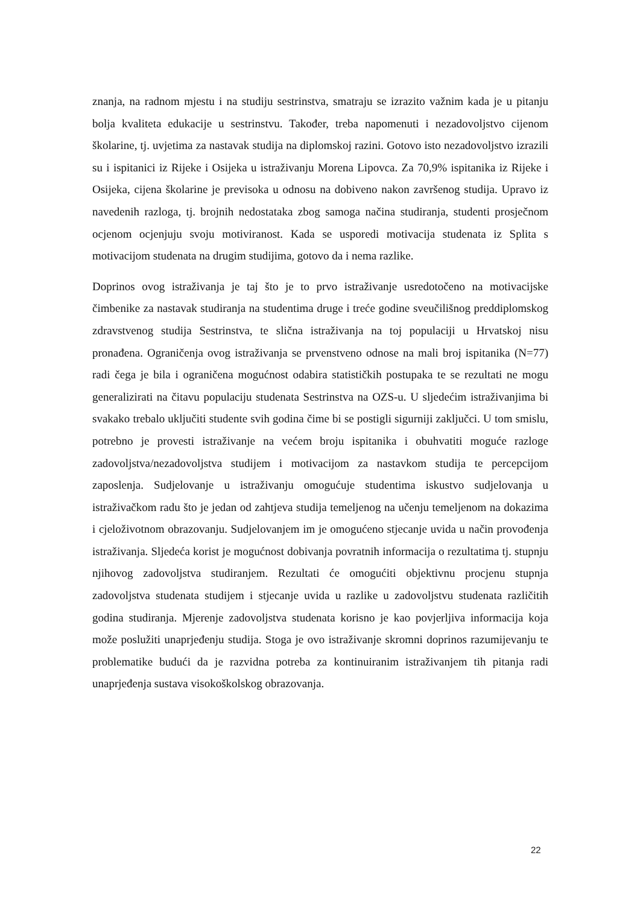znanja, na radnom mjestu i na studiju sestrinstva, smatraju se izrazito važnim kada je u pitanju bolja kvaliteta edukacije u sestrinstvu. Također, treba napomenuti i nezadovoljstvo cijenom školarine, tj. uvjetima za nastavak studija na diplomskoj razini. Gotovo isto nezadovoljstvo izrazili su i ispitanici iz Rijeke i Osijeka u istraživanju Morena Lipovca. Za 70,9% ispitanika iz Rijeke i Osijeka, cijena školarine je previsoka u odnosu na dobiveno nakon završenog studija. Upravo iz navedenih razloga, tj. brojnih nedostataka zbog samoga načina studiranja, studenti prosječnom ocjenom ocjenjuju svoju motiviranost. Kada se usporedi motivacija studenata iz Splita s motivacijom studenata na drugim studijima, gotovo da i nema razlike.
Doprinos ovog istraživanja je taj što je to prvo istraživanje usredotočeno na motivacijske čimbenike za nastavak studiranja na studentima druge i treće godine sveučilišnog preddiplomskog zdravstvenog studija Sestrinstva, te slična istraživanja na toj populaciji u Hrvatskoj nisu pronađena. Ograničenja ovog istraživanja se prvenstveno odnose na mali broj ispitanika (N=77) radi čega je bila i ograničena mogućnost odabira statističkih postupaka te se rezultati ne mogu generalizirati na čitavu populaciju studenata Sestrinstva na OZS-u. U sljedećim istraživanjima bi svakako trebalo uključiti studente svih godina čime bi se postigli sigurniji zaključci. U tom smislu, potrebno je provesti istraživanje na većem broju ispitanika i obuhvatiti moguće razloge zadovoljstva/nezadovoljstva studijem i motivacijom za nastavkom studija te percepcijom zaposlenja. Sudjelovanje u istraživanju omogućuje studentima iskustvo sudjelovanja u istraživačkom radu što je jedan od zahtjeva studija temeljenog na učenju temeljenom na dokazima i cjeloživotnom obrazovanju. Sudjelovanjem im je omogućeno stjecanje uvida u način provođenja istraživanja. Sljedeća korist je mogućnost dobivanja povratnih informacija o rezultatima tj. stupnju njihovog zadovoljstva studiranjem. Rezultati će omogućiti objektivnu procjenu stupnja zadovoljstva studenata studijem i stjecanje uvida u razlike u zadovoljstvu studenata različitih godina studiranja. Mjerenje zadovoljstva studenata korisno je kao povjerljiva informacija koja može poslužiti unaprjeđenju studija. Stoga je ovo istraživanje skromni doprinos razumijevanju te problematike budući da je razvidna potreba za kontinuiranim istraživanjem tih pitanja radi unaprjeđenja sustava visokoškolskog obrazovanja.
22